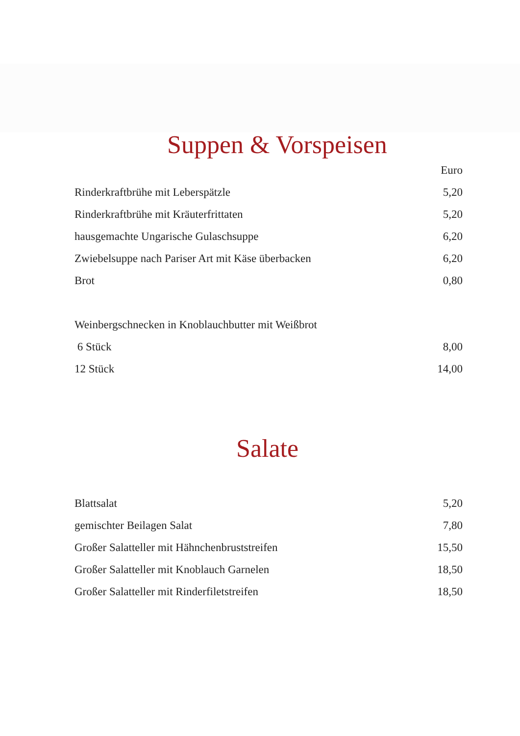Suppen & Vorspeisen
| | Euro |
| Rinderkraftbrühe mit Leberspätzle | 5,20 |
| Rinderkraftbrühe mit Kräuterfrittaten | 5,20 |
| hausgemachte Ungarische Gulaschsuppe | 6,20 |
| Zwiebelsuppe nach Pariser Art mit Käse überbacken | 6,20 |
| Brot | 0,80 |
| Weinbergschnecken in Knoblauchbutter mit Weißbrot | |
| 6 Stück | 8,00 |
| 12 Stück | 14,00 |
Salate
| Blattsalat | 5,20 |
| gemischter Beilagen Salat | 7,80 |
| Großer Salatteller mit Hähnchenbruststreifen | 15,50 |
| Großer Salatteller mit Knoblauch Garnelen | 18,50 |
| Großer Salatteller mit Rinderfiletstreifen | 18,50 |